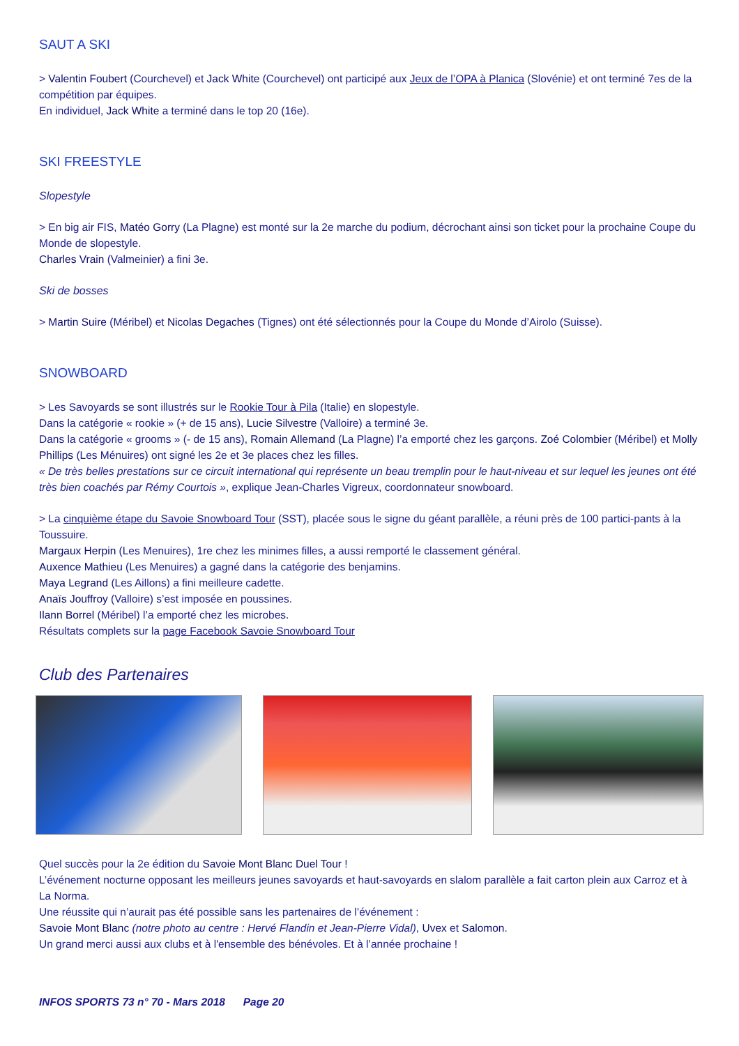SAUT A SKI
> Valentin Foubert (Courchevel) et Jack White (Courchevel) ont participé aux Jeux de l’OPA à Planica (Slovénie) et ont terminé 7es de la compétition par équipes.
En individuel, Jack White a terminé dans le top 20 (16e).
SKI FREESTYLE
Slopestyle
> En big air FIS, Matéo Gorry (La Plagne) est monté sur la 2e marche du podium, décrochant ainsi son ticket pour la prochaine Coupe du Monde de slopestyle.
Charles Vrain (Valmeinier) a fini 3e.
Ski de bosses
> Martin Suire (Méribel) et Nicolas Degaches (Tignes) ont été sélectionnés pour la Coupe du Monde d’Airolo (Suisse).
SNOWBOARD
> Les Savoyards se sont illustrés sur le Rookie Tour à Pila (Italie) en slopestyle.
Dans la catégorie « rookie » (+ de 15 ans), Lucie Silvestre (Valloire) a terminé 3e.
Dans la catégorie « grooms » (- de 15 ans), Romain Allemand (La Plagne) l’a emporté chez les garçons. Zoé Colombier (Méribel) et Molly Phillips (Les Ménuires) ont signé les 2e et 3e places chez les filles.
« De très belles prestations sur ce circuit international qui représente un beau tremplin pour le haut-niveau et sur lequel les jeunes ont été très bien coachés par Rémy Courtois », explique Jean-Charles Vigreux, coordonnateur snowboard.
> La cinquième étape du Savoie Snowboard Tour (SST), placée sous le signe du géant parallèle, a réuni près de 100 partici-pants à la Toussuire.
Margaux Herpin (Les Menuires), 1re chez les minimes filles, a aussi remporté le classement général.
Auxence Mathieu (Les Menuires) a gagné dans la catégorie des benjamins.
Maya Legrand (Les Aillons) a fini meilleure cadette.
Anaïs Jouffroy (Valloire) s’est imposée en poussines.
Ilann Borrel (Méribel) l’a emporté chez les microbes.
Résultats complets sur la page Facebook Savoie Snowboard Tour
Club des Partenaires
Quel succès pour la 2e édition du Savoie Mont Blanc Duel Tour !
L’événement nocturne opposant les meilleurs jeunes savoyards et haut-savoyards en slalom parallèle a fait carton plein aux Carroz et à La Norma.
Une réussite qui n’aurait pas été possible sans les partenaires de l’événement :
Savoie Mont Blanc (notre photo au centre : Hervé Flandin et Jean-Pierre Vidal), Uvex et Salomon.
Un grand merci aussi aux clubs et à l'ensemble des bénévoles. Et à l’année prochaine !
INFOS SPORTS 73 n° 70 - Mars 2018 Page 20